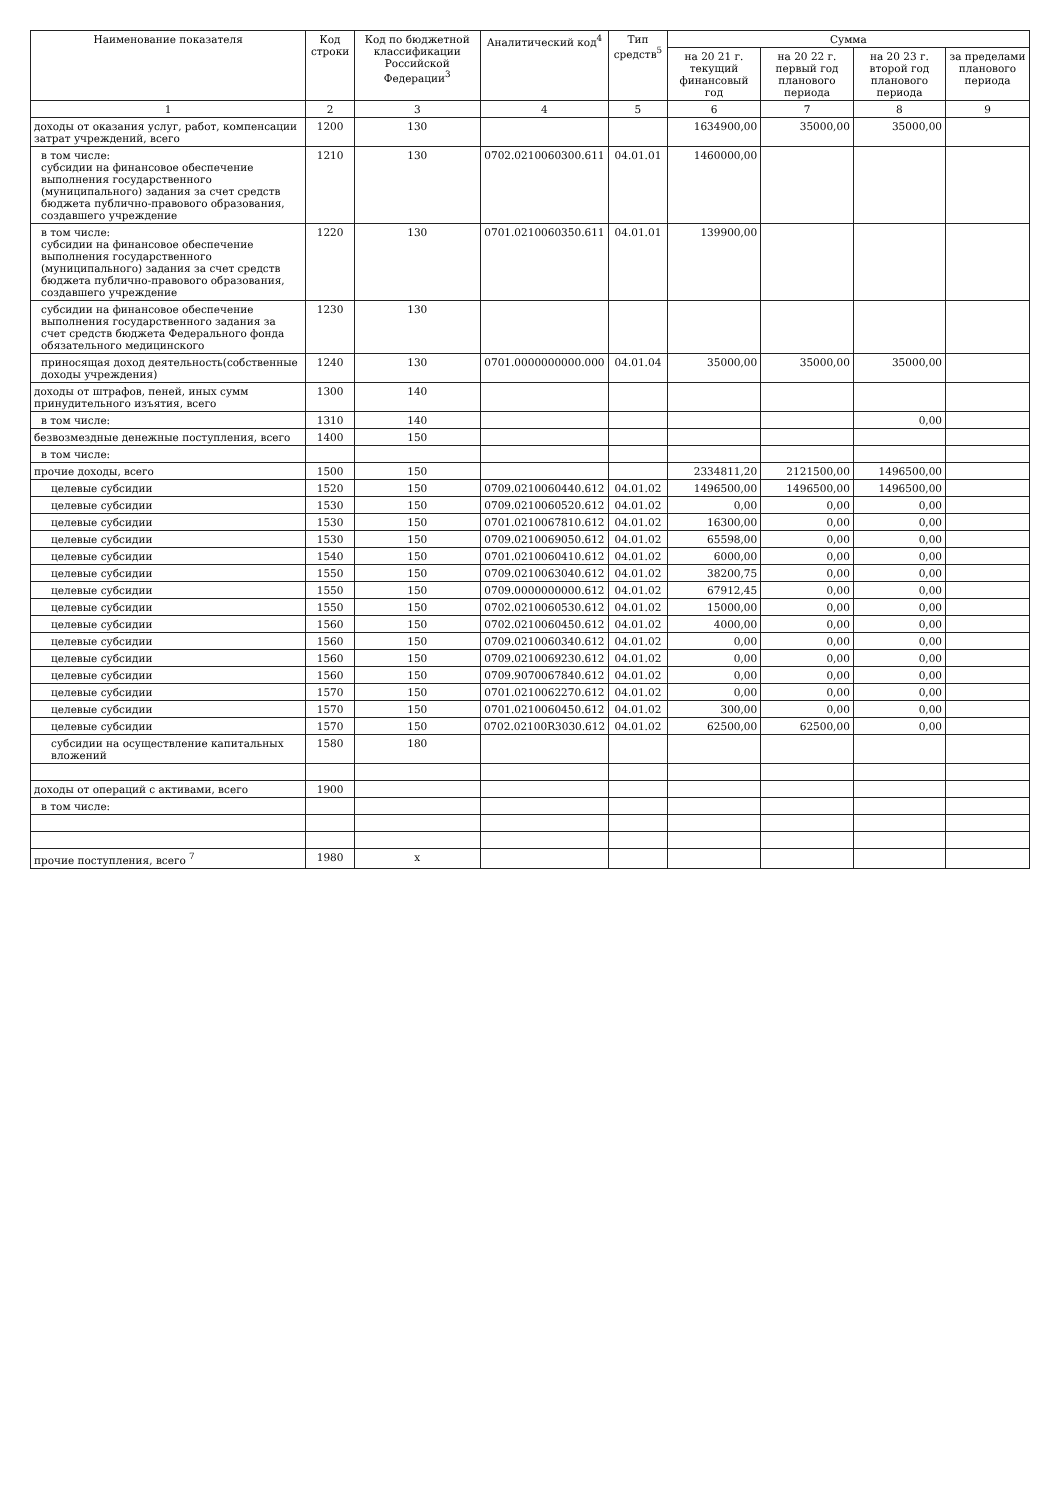| Наименование показателя | Код строки | Код по бюджетной классификации Российской Федерации<sup>3</sup> | Аналитический код<sup>4</sup> | Тип средств<sup>5</sup> | Сумма | | | |
| --- | --- | --- | --- | --- | --- | --- | --- | --- |
| | | | | | на 20 21 г. текущий финансовый год | на 20 22 г. первый год планового периода | на 20 23 г. второй год планового периода | за пределами планового периода |
| 1 | 2 | 3 | 4 | 5 | 6 | 7 | 8 | 9 |
| доходы от оказания услуг, работ, компенсации затрат учреждений, всего | 1200 | 130 | | | 1634900,00 | 35000,00 | 35000,00 | |
| в том числе: субсидии на финансовое обеспечение выполнения государственного (муниципального) задания за счет средств бюджета публично-правового образования, создавшего учреждение | 1210 | 130 | 0702.0210060300.611 | 04.01.01 | 1460000,00 | | | |
| в том числе: субсидии на финансовое обеспечение выполнения государственного (муниципального) задания за счет средств бюджета публично-правового образования, создавшего учреждение | 1220 | 130 | 0701.0210060350.611 | 04.01.01 | 139900,00 | | | |
| субсидии на финансовое обеспечение выполнения государственного задания за счет средств бюджета Федерального фонда обязательного медицинского | 1230 | 130 | | | | | | |
| приносящая доход деятельность(собственные доходы учреждения) | 1240 | 130 | 0701.0000000000.000 | 04.01.04 | 35000,00 | 35000,00 | 35000,00 | |
| доходы от штрафов, пеней, иных сумм принудительного изъятия, всего | 1300 | 140 | | | | | | |
| в том числе: | 1310 | 140 | | | | | 0,00 | |
| безвозмездные денежные поступления, всего | 1400 | 150 | | | | | | |
| в том числе: | | | | | | | | |
| прочие доходы, всего | 1500 | 150 | | | 2334811,20 | 2121500,00 | 1496500,00 | |
| целевые субсидии | 1520 | 150 | 0709.0210060440.612 | 04.01.02 | 1496500,00 | 1496500,00 | 1496500,00 | |
| целевые субсидии | 1530 | 150 | 0709.0210060520.612 | 04.01.02 | 0,00 | 0,00 | 0,00 | |
| целевые субсидии | 1530 | 150 | 0701.0210067810.612 | 04.01.02 | 16300,00 | 0,00 | 0,00 | |
| целевые субсидии | 1530 | 150 | 0709.0210069050.612 | 04.01.02 | 65598,00 | 0,00 | 0,00 | |
| целевые субсидии | 1540 | 150 | 0701.0210060410.612 | 04.01.02 | 6000,00 | 0,00 | 0,00 | |
| целевые субсидии | 1550 | 150 | 0709.0210063040.612 | 04.01.02 | 38200,75 | 0,00 | 0,00 | |
| целевые субсидии | 1550 | 150 | 0709.0000000000.612 | 04.01.02 | 67912,45 | 0,00 | 0,00 | |
| целевые субсидии | 1550 | 150 | 0702.0210060530.612 | 04.01.02 | 15000,00 | 0,00 | 0,00 | |
| целевые субсидии | 1560 | 150 | 0702.0210060450.612 | 04.01.02 | 4000,00 | 0,00 | 0,00 | |
| целевые субсидии | 1560 | 150 | 0709.0210060340.612 | 04.01.02 | 0,00 | 0,00 | 0,00 | |
| целевые субсидии | 1560 | 150 | 0709.0210069230.612 | 04.01.02 | 0,00 | 0,00 | 0,00 | |
| целевые субсидии | 1560 | 150 | 0709.9070067840.612 | 04.01.02 | 0,00 | 0,00 | 0,00 | |
| целевые субсидии | 1570 | 150 | 0701.0210062270.612 | 04.01.02 | 0,00 | 0,00 | 0,00 | |
| целевые субсидии | 1570 | 150 | 0701.0210060450.612 | 04.01.02 | 300,00 | 0,00 | 0,00 | |
| целевые субсидии | 1570 | 150 | 0702.02100R3030.612 | 04.01.02 | 62500,00 | 62500,00 | 0,00 | |
| субсидии на осуществление капитальных вложений | 1580 | 180 | | | | | | |
| доходы от операций с активами, всего | 1900 | | | | | | | |
| в том числе: | | | | | | | | |
| прочие поступления, всего <sup>7</sup> | 1980 | x | | | | | | |